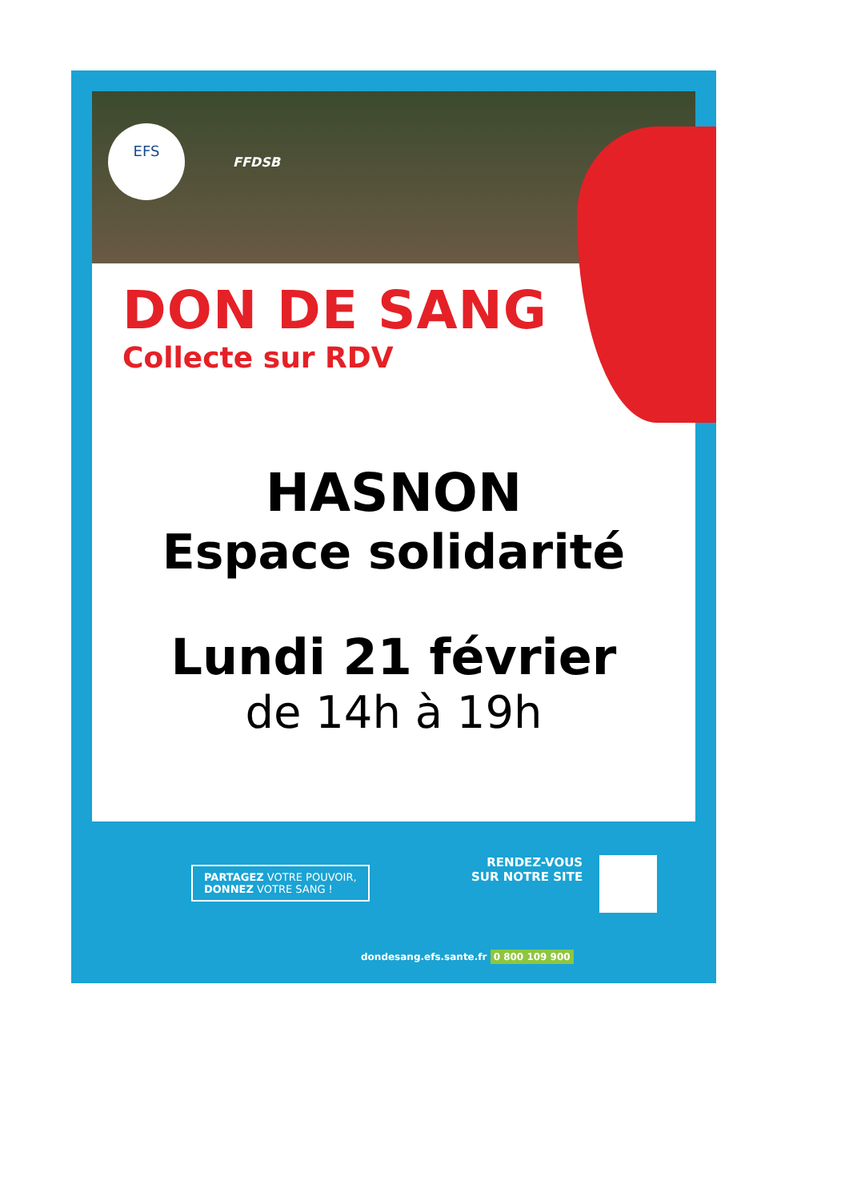EFS FFDSB
DON DE SANG
Collecte sur RDV
HASNON
Espace solidarité
Lundi 21 février
de 14h à 19h
PARTAGEZ VOTRE POUVOIR,
DONNEZ VOTRE SANG !
RENDEZ-VOUS
SUR NOTRE SITE
dondesang.efs.sante.fr 0 800 109 900